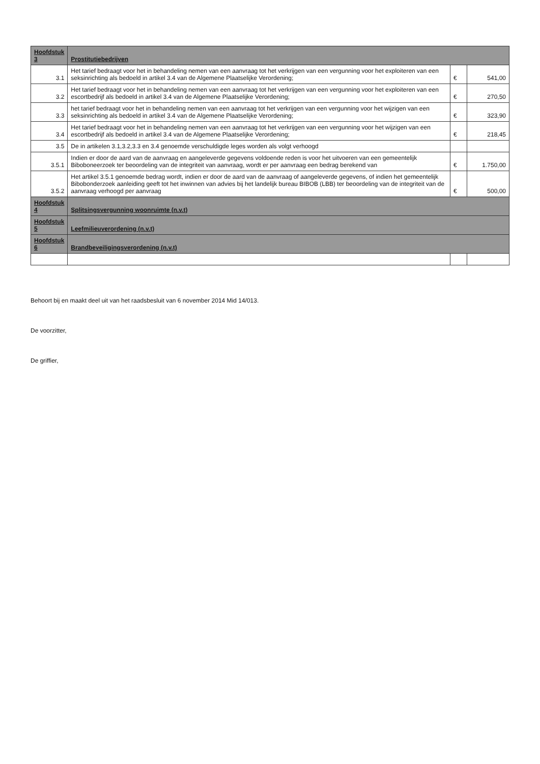| Hoofdstuk 3 | Prostitutiebedrijven | | |
| --- | --- | --- | --- |
| 3.1 | Het tarief bedraagt voor het in behandeling nemen van een aanvraag tot het verkrijgen van een vergunning voor het exploiteren van een seksinrichting als bedoeld in artikel 3.4 van de Algemene Plaatselijke Verordening; | € | 541,00 |
| 3.2 | Het tarief bedraagt voor het in behandeling nemen van een aanvraag tot het verkrijgen van een vergunning voor het exploiteren van een escortbedrijf als bedoeld in artikel 3.4 van de Algemene Plaatselijke Verordening; | € | 270,50 |
| 3.3 | het tarief bedraagt voor het in behandeling nemen van een aanvraag tot het verkrijgen van een vergunning voor het wijzigen van een seksinrichting als bedoeld in artikel 3.4 van de Algemene Plaatselijke Verordening; | € | 323,90 |
| 3.4 | Het tarief bedraagt voor het in behandeling nemen van een aanvraag tot het verkrijgen van een vergunning voor het wijzigen van een escortbedrijf als bedoeld in artikel 3.4 van de Algemene Plaatselijke Verordening; | € | 218,45 |
| 3.5 | De in artikelen 3.1,3.2,3.3 en 3.4 genoemde verschuldigde leges worden als volgt verhoogd | | |
| 3.5.1 | Indien er door de aard van de aanvraag en aangeleverde gegevens voldoende reden is voor het uitvoeren van een gemeentelijk Biboboneerzoek ter beoordeling van de integriteit van aanvraag, wordt er per aanvraag een bedrag berekend van | € | 1.750,00 |
| 3.5.2 | Het artikel 3.5.1 genoemde bedrag wordt, indien er door de aard van de aanvraag of aangeleverde gegevens, of indien het gemeentelijk Bibobonderzoek aanleiding geeft tot het inwinnen van advies bij het landelijk bureau BIBOB (LBB) ter beoordeling van de integriteit van de aanvraag verhoogd per aanvraag | € | 500,00 |
| Hoofdstuk 4 | Splitsingsvergunning woonruimte (n.v.t) | | |
| Hoofdstuk 5 | Leefmilieuverordening (n.v.t) | | |
| Hoofdstuk 6 | Brandbeveiligingsverordening (n.v.t) | | |
Behoort bij en maakt deel uit van het raadsbesluit van 6 november 2014 Mid 14/013.
De voorzitter,
De griffier,